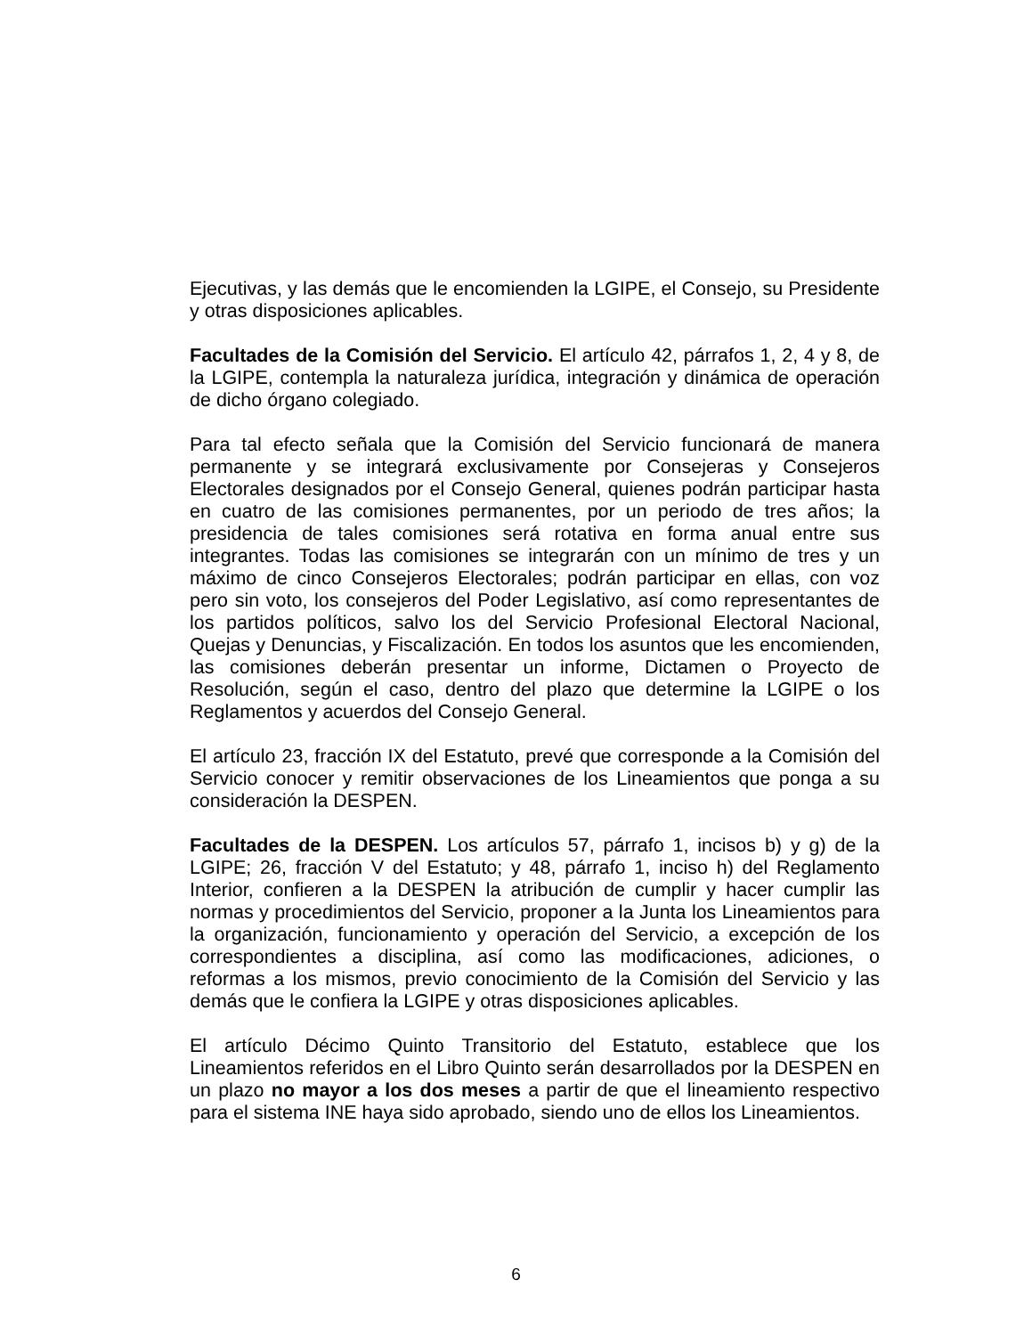Ejecutivas, y las demás que le encomienden la LGIPE, el Consejo, su Presidente y otras disposiciones aplicables.
Facultades de la Comisión del Servicio. El artículo 42, párrafos 1, 2, 4 y 8, de la LGIPE, contempla la naturaleza jurídica, integración y dinámica de operación de dicho órgano colegiado.
Para tal efecto señala que la Comisión del Servicio funcionará de manera permanente y se integrará exclusivamente por Consejeras y Consejeros Electorales designados por el Consejo General, quienes podrán participar hasta en cuatro de las comisiones permanentes, por un periodo de tres años; la presidencia de tales comisiones será rotativa en forma anual entre sus integrantes. Todas las comisiones se integrarán con un mínimo de tres y un máximo de cinco Consejeros Electorales; podrán participar en ellas, con voz pero sin voto, los consejeros del Poder Legislativo, así como representantes de los partidos políticos, salvo los del Servicio Profesional Electoral Nacional, Quejas y Denuncias, y Fiscalización. En todos los asuntos que les encomienden, las comisiones deberán presentar un informe, Dictamen o Proyecto de Resolución, según el caso, dentro del plazo que determine la LGIPE o los Reglamentos y acuerdos del Consejo General.
El artículo 23, fracción IX del Estatuto, prevé que corresponde a la Comisión del Servicio conocer y remitir observaciones de los Lineamientos que ponga a su consideración la DESPEN.
Facultades de la DESPEN. Los artículos 57, párrafo 1, incisos b) y g) de la LGIPE; 26, fracción V del Estatuto; y 48, párrafo 1, inciso h) del Reglamento Interior, confieren a la DESPEN la atribución de cumplir y hacer cumplir las normas y procedimientos del Servicio, proponer a la Junta los Lineamientos para la organización, funcionamiento y operación del Servicio, a excepción de los correspondientes a disciplina, así como las modificaciones, adiciones, o reformas a los mismos, previo conocimiento de la Comisión del Servicio y las demás que le confiera la LGIPE y otras disposiciones aplicables.
El artículo Décimo Quinto Transitorio del Estatuto, establece que los Lineamientos referidos en el Libro Quinto serán desarrollados por la DESPEN en un plazo no mayor a los dos meses a partir de que el lineamiento respectivo para el sistema INE haya sido aprobado, siendo uno de ellos los Lineamientos.
6